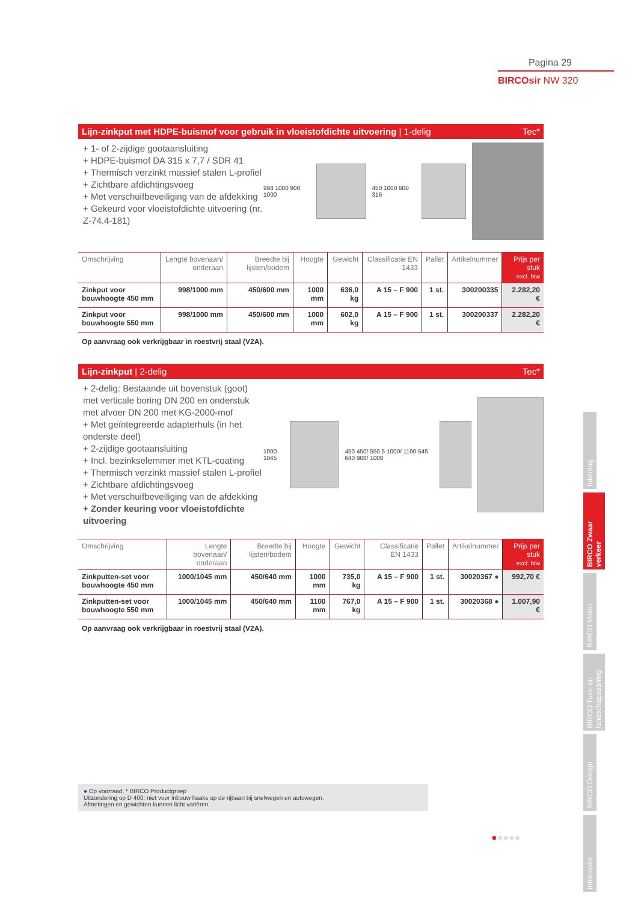Pagina 29
BIRCOsir NW 320
Lijn-zinkput met HDPE-buismof voor gebruik in vloeistofdichte uitvoering | 1-delig Tec*
+ 1- of 2-zijdige gootaansluiting
+ HDPE-buismof DA 315 x 7,7 / SDR 41
+ Thermisch verzinkt massief stalen L-profiel
+ Zichtbare afdichtingsvoeg
+ Met verschuifbeveiliging van de afdekking
+ Gekeurd voor vloeistofdichte uitvoering (nr. Z-74.4-181)
998 1000 900 1000 450 1000 600 316
| Omschrijving | Lengte bovenaan/ onderaan | Breedte bij lijsten/bodem | Hoogte | Gewicht | Classificatie EN 1433 | Pallet | Artikelnummer | Prijs per stuk excl. btw |
| --- | --- | --- | --- | --- | --- | --- | --- | --- |
| Zinkput voor bouwhoogte 450 mm | 998/1000 mm | 450/600 mm | 1000 mm | 636,0 kg | A 15 – F 900 | 1 st. | 300200335 | 2.282,20 € |
| Zinkput voor bouwhoogte 550 mm | 998/1000 mm | 450/600 mm | 1000 mm | 602,0 kg | A 15 – F 900 | 1 st. | 300200337 | 2.282,20 € |
Op aanvraag ook verkrijgbaar in roestvrij staal (V2A).
Lijn-zinkput | 2-delig Tec*
+ 2-delig: Bestaande uit bovenstuk (goot) met verticale boring DN 200 en onderstuk met afvoer DN 200 met KG-2000-mof
+ Met geïntegreerde adapterhuls (in het onderste deel)
+ 2-zijdige gootaansluiting
+ Incl. bezinkselemmer met KTL-coating
+ Thermisch verzinkt massief stalen L-profiel
+ Zichtbare afdichtingsvoeg
+ Met verschuifbeveiliging van de afdekking
+ Zonder keuring voor vloeistofdichte uitvoering
1000 1045
450 450/ 550 5 1000/ 1100 545 640 908/ 1008
| Omschrijving | Lengte bovenaan/ onderaan | Breedte bij lijsten/bodem | Hoogte | Gewicht | Classificatie EN 1433 | Pallet | Artikelnummer | Prijs per stuk excl. btw |
| --- | --- | --- | --- | --- | --- | --- | --- | --- |
| Zinkputten-set voor bouwhoogte 450 mm | 1000/1045 mm | 450/640 mm | 1000 mm | 735,0 kg | A 15 – F 900 | 1 st. | 30020367 ● | 992,70 € |
| Zinkputten-set voor bouwhoogte 550 mm | 1000/1045 mm | 450/640 mm | 1100 mm | 767,0 kg | A 15 – F 900 | 1 st. | 30020368 ● | 1.007,90 € |
Op aanvraag ook verkrijgbaar in roestvrij staal (V2A).
● Op voorraad, * BIRCO Productgroep
Uitzondering op D 400: niet voor inbouw haaks op de rijbaan bij snelwegen en autowegen.
Afmetingen en gewichten kunnen licht variëren.
●●●●●
Inleiding
BIRCO Zwaar verkeer
BIRCO Milieu
BIRCO Tuin- en landschapsaanleg
BIRCO Design
Informatie